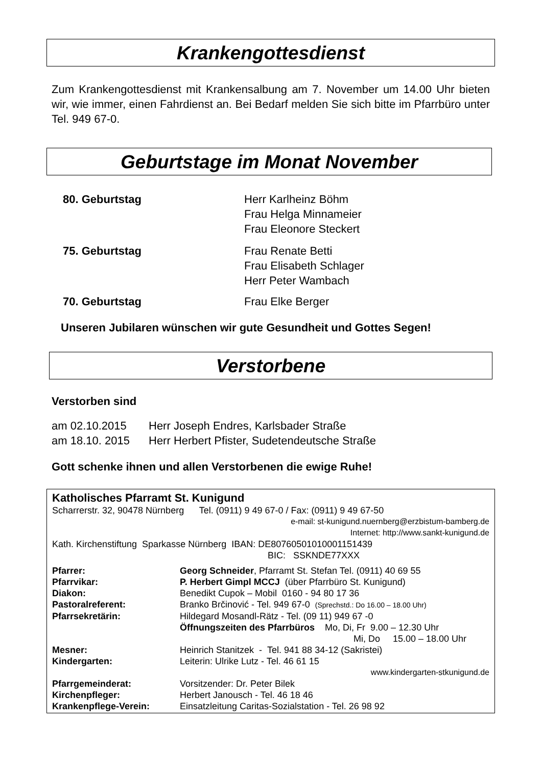Krankengottesdienst
Zum Krankengottesdienst mit Krankensalbung am 7. November um 14.00 Uhr bieten wir, wie immer, einen Fahrdienst an. Bei Bedarf melden Sie sich bitte im Pfarrbüro unter Tel. 949 67-0.
Geburtstage im Monat November
| 80. Geburtstag | Herr Karlheinz Böhm Frau Helga Minnameier Frau Eleonore Steckert |
| 75. Geburtstag | Frau Renate Betti Frau Elisabeth Schlager Herr Peter Wambach |
| 70. Geburtstag | Frau Elke Berger |
Unseren Jubilaren wünschen wir gute Gesundheit und Gottes Segen!
Verstorbene
Verstorben sind
| am 02.10.2015 | Herr Joseph Endres, Karlsbader Straße |
| am 18.10. 2015 | Herr Herbert Pfister, Sudetendeutsche Straße |
Gott schenke ihnen und allen Verstorbenen die ewige Ruhe!
Katholisches Pfarramt St. Kunigund
Scharrerstr. 32, 90478 Nürnberg Tel. (0911) 9 49 67-0 / Fax: (0911) 9 49 67-50
e-mail: st-kunigund.nuernberg@erzbistum-bamberg.de
Internet: http://www.sankt-kunigund.de
Kath. Kirchenstiftung Sparkasse Nürnberg IBAN: DE80760501010001151439
BIC: SSKNDE77XXX
| Pfarrer: | Georg Schneider , Pfarramt St. Stefan Tel. (0911) 40 69 55 |
| Pfarrvikar: | P. Herbert Gimpl MCCJ (über Pfarrbüro St. Kunigund) |
| Diakon: | Benedikt Cupok – Mobil 0160 - 94 80 17 36 |
| Pastoralreferent: | Branko Brčinović - Tel. 949 67-0 (Sprechstd.: Do 16.00 – 18.00 Uhr) |
| Pfarrsekretärin: | Hildegard Mosandl-Rätz - Tel. (09 11) 949 67 -0 |
| | Öffnungszeiten des Pfarrbüros Mo, Di, Fr 9.00 – 12.30 Uhr Mi, Do 15.00 – 18.00 Uhr |
| Mesner: | Heinrich Stanitzek - Tel. 941 88 34-12 (Sakristei) |
| Kindergarten: | Leiterin: Ulrike Lutz - Tel. 46 61 15 |
| | www.kindergarten-stkunigund.de |
| Pfarrgemeinderat: | Vorsitzender: Dr. Peter Bilek |
| Kirchenpfleger: | Herbert Janousch - Tel. 46 18 46 |
| Krankenpflege-Verein: | Einsatzleitung Caritas-Sozialstation - Tel. 26 98 92 |